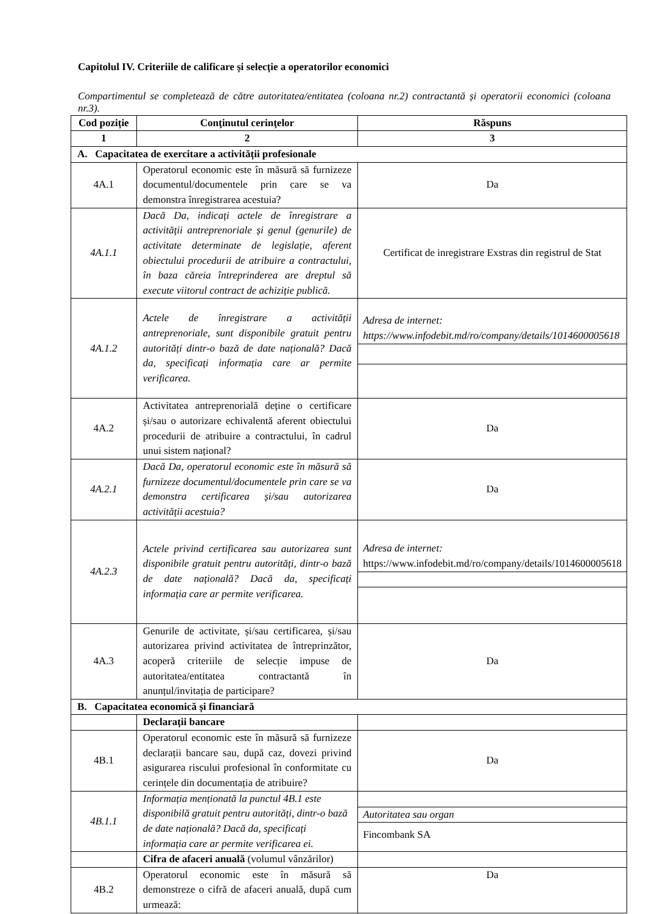Capitolul IV. Criteriile de calificare și selecție a operatorilor economici
Compartimentul se completează de către autoritatea/entitatea (coloana nr.2) contractantă și operatorii economici (coloana nr.3).
| Cod poziție | Conţinutul cerinţelor | Răspuns |
| --- | --- | --- |
| 1 | 2 | 3 |
| A. Capacitatea de exercitare a activității profesionale | | |
| 4A.1 | Operatorul economic este în măsură să furnizeze documentul/documentele prin care se va demonstra înregistrarea acestuia? | Da |
| 4A.1.1 | Dacă Da, indicați actele de înregistrare a activității antreprenoriale și genul (genurile) de activitate determinate de legislație, aferent obiectului procedurii de atribuire a contractului, în baza căreia întreprinderea are dreptul să execute viitorul contract de achiziție publică. | Certificat de inregistrare Exstras din registrul de Stat |
| 4A.1.2 | Actele de înregistrare a activității antreprenoriale, sunt disponibile gratuit pentru autorități dintr-o bază de date națională? Dacă da, specificați informația care ar permite verificarea. | Adresa de internet: https://www.infodebit.md/ro/company/details/1014600005618 |
| 4A.2 | Activitatea antreprenorială deține o certificare și/sau o autorizare echivalentă aferent obiectului procedurii de atribuire a contractului, în cadrul unui sistem național? | Da |
| 4A.2.1 | Dacă Da, operatorul economic este în măsură să furnizeze documentul/documentele prin care se va demonstra certificarea și/sau autorizarea activității acestuia? | Da |
| 4A.2.3 | Actele privind certificarea sau autorizarea sunt disponibile gratuit pentru autorități, dintr-o bază de date națională? Dacă da, specificați informația care ar permite verificarea. | Adresa de internet: https://www.infodebit.md/ro/company/details/1014600005618 |
| 4A.3 | Genurile de activitate, și/sau certificarea, și/sau autorizarea privind activitatea de întreprinzător, acoperă criteriile de selecție impuse de autoritatea/entitatea contractantă în anunțul/invitația de participare? | Da |
| B. Capacitatea economică și financiară | | |
| | Declarații bancare | |
| 4B.1 | Operatorul economic este în măsură să furnizeze declarații bancare sau, după caz, dovezi privind asigurarea riscului profesional în conformitate cu cerințele din documentația de atribuire? | Da |
| 4B.1.1 | Informația menționată la punctul 4B.1 este disponibilă gratuit pentru autorități, dintr-o bază de date națională? Dacă da, specificați informația care ar permite verificarea ei. | Autoritatea sau organ Fincombank SA |
| | Cifra de afaceri anuală (volumul vânzărilor) | |
| 4B.2 | Operatorul economic este în măsură să demonstreze o cifră de afaceri anuală, după cum urmează: | Da |